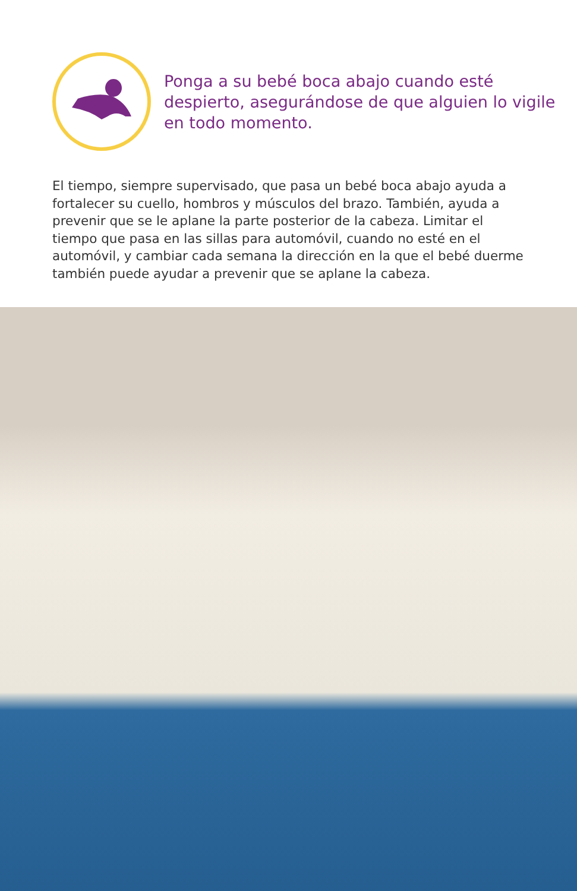Ponga a su bebé boca abajo cuando esté despierto, asegurándose de que alguien lo vigile en todo momento.
El tiempo, siempre supervisado, que pasa un bebé boca abajo ayuda a fortalecer su cuello, hombros y músculos del brazo. También, ayuda a prevenir que se le aplane la parte posterior de la cabeza. Limitar el tiempo que pasa en las sillas para automóvil, cuando no esté en el automóvil, y cambiar cada semana la dirección en la que el bebé duerme también puede ayudar a prevenir que se aplane la cabeza.